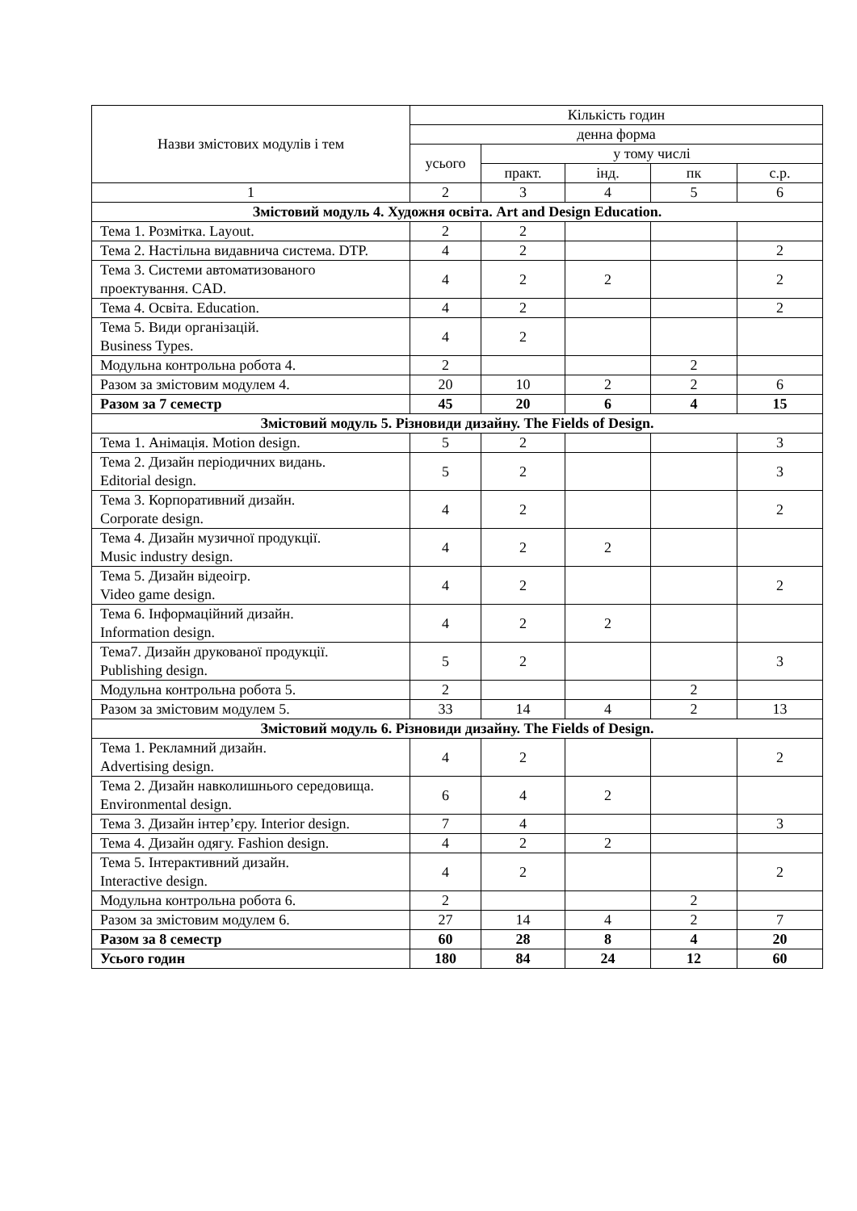| Назви змістових модулів і тем | Кількість годин | | | | |
| --- | --- | --- | --- | --- | --- |
| | денна форма | | | | |
| | усього | у тому числі | | | |
| | | практ. | інд. | пк | с.р. |
| 1 | 2 | 3 | 4 | 5 | 6 |
| Змістовий модуль 4. Художня освіта. Art and Design Education. | | | | | |
| Тема 1. Розмітка. Layout. | 2 | 2 | | | |
| Тема 2. Настільна видавнича система. DTP. | 4 | 2 | | | 2 |
| Тема 3. Системи автоматизованого проектування. CAD. | 4 | 2 | 2 | | 2 |
| Тема 4. Освіта. Education. | 4 | 2 | | | 2 |
| Тема 5. Види організацій. Business Types. | 4 | 2 | | | |
| Модульна контрольна робота 4. | 2 | | | 2 | |
| Разом за змістовим модулем 4. | 20 | 10 | 2 | 2 | 6 |
| Разом за 7 семестр | 45 | 20 | 6 | 4 | 15 |
| Змістовий модуль 5. Різновиди дизайну. The Fields of Design. | | | | | |
| Тема 1. Анімація. Motion design. | 5 | 2 | | | 3 |
| Тема 2. Дизайн періодичних видань. Editorial design. | 5 | 2 | | | 3 |
| Тема 3. Корпоративний дизайн. Corporate design. | 4 | 2 | | | 2 |
| Тема 4. Дизайн музичної продукції. Music industry design. | 4 | 2 | 2 | | |
| Тема 5. Дизайн відеоігр. Video game design. | 4 | 2 | | | 2 |
| Тема 6. Інформаційний дизайн. Information design. | 4 | 2 | 2 | | |
| Тема7. Дизайн друкованої продукції. Publishing design. | 5 | 2 | | | 3 |
| Модульна контрольна робота 5. | 2 | | | 2 | |
| Разом за змістовим модулем 5. | 33 | 14 | 4 | 2 | 13 |
| Змістовий модуль 6. Різновиди дизайну. The Fields of Design. | | | | | |
| Тема 1. Рекламний дизайн. Advertising design. | 4 | 2 | | | 2 |
| Тема 2. Дизайн навколишнього середовища. Environmental design. | 6 | 4 | 2 | | |
| Тема 3. Дизайн інтер’єру. Interior design. | 7 | 4 | | | 3 |
| Тема 4. Дизайн одягу. Fashion design. | 4 | 2 | 2 | | |
| Тема 5. Інтерактивний дизайн. Interactive design. | 4 | 2 | | | 2 |
| Модульна контрольна робота 6. | 2 | | | 2 | |
| Разом за змістовим модулем 6. | 27 | 14 | 4 | 2 | 7 |
| Разом за 8 семестр | 60 | 28 | 8 | 4 | 20 |
| Усього годин | 180 | 84 | 24 | 12 | 60 |